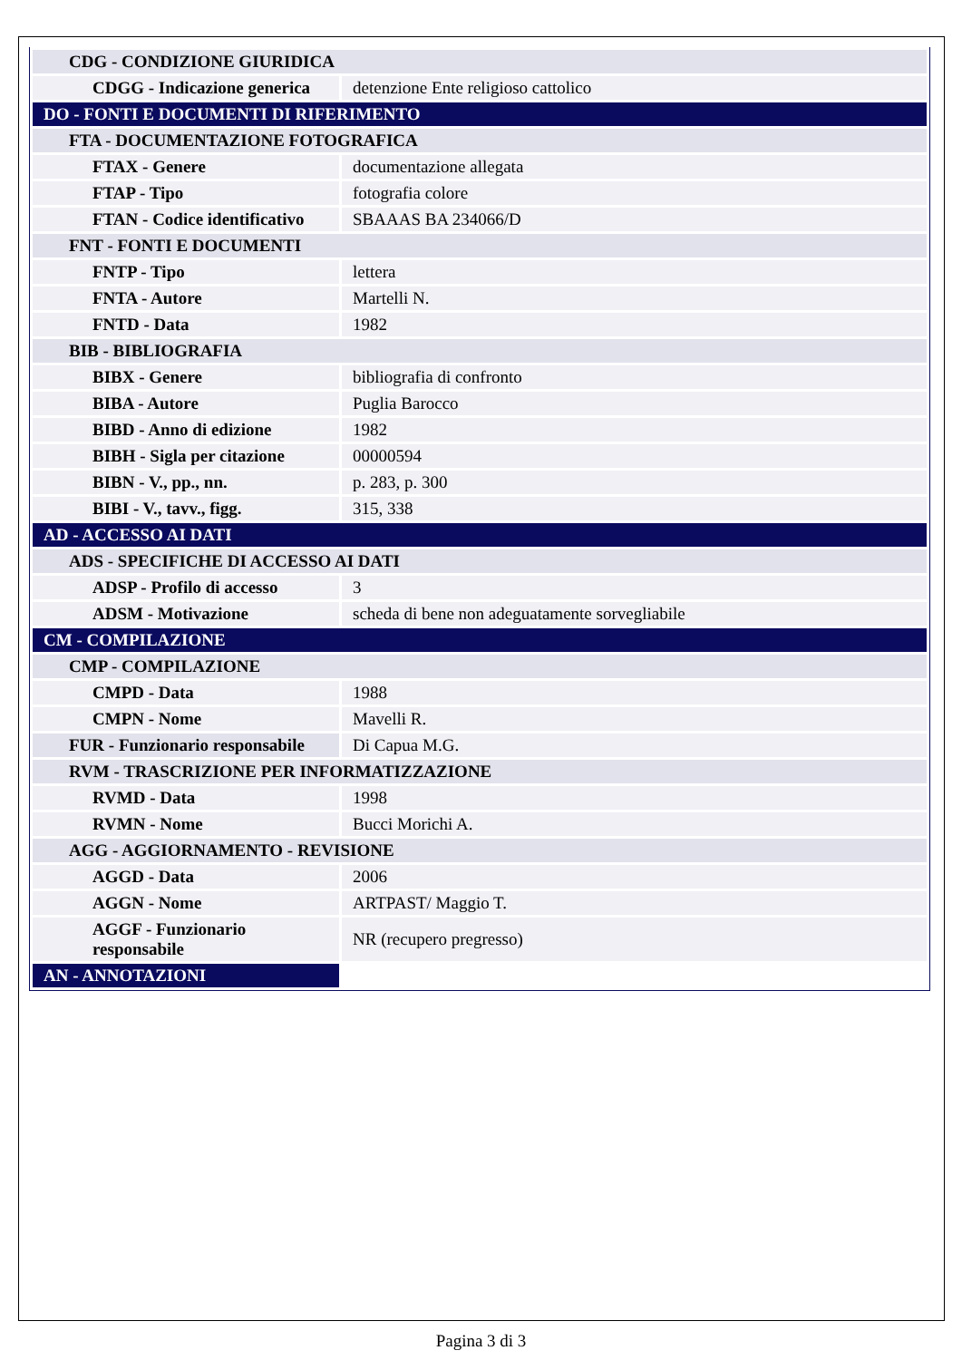| CDG - CONDIZIONE GIURIDICA | |
| CDGG - Indicazione generica | detenzione Ente religioso cattolico |
| DO - FONTI E DOCUMENTI DI RIFERIMENTO | |
| FTA - DOCUMENTAZIONE FOTOGRAFICA | |
| FTAX - Genere | documentazione allegata |
| FTAP - Tipo | fotografia colore |
| FTAN - Codice identificativo | SBAAAS BA 234066/D |
| FNT - FONTI E DOCUMENTI | |
| FNTP - Tipo | lettera |
| FNTA - Autore | Martelli N. |
| FNTD - Data | 1982 |
| BIB - BIBLIOGRAFIA | |
| BIBX - Genere | bibliografia di confronto |
| BIBA - Autore | Puglia Barocco |
| BIBD - Anno di edizione | 1982 |
| BIBH - Sigla per citazione | 00000594 |
| BIBN - V., pp., nn. | p. 283, p. 300 |
| BIBI - V., tavv., figg. | 315, 338 |
| AD - ACCESSO AI DATI | |
| ADS - SPECIFICHE DI ACCESSO AI DATI | |
| ADSP - Profilo di accesso | 3 |
| ADSM - Motivazione | scheda di bene non adeguatamente sorvegliabile |
| CM - COMPILAZIONE | |
| CMP - COMPILAZIONE | |
| CMPD - Data | 1988 |
| CMPN - Nome | Mavelli R. |
| FUR - Funzionario responsabile | Di Capua M.G. |
| RVM - TRASCRIZIONE PER INFORMATIZZAZIONE | |
| RVMD - Data | 1998 |
| RVMN - Nome | Bucci Morichi A. |
| AGG - AGGIORNAMENTO - REVISIONE | |
| AGGD - Data | 2006 |
| AGGN - Nome | ARTPAST/ Maggio T. |
| AGGF - Funzionario responsabile | NR (recupero pregresso) |
| AN - ANNOTAZIONI | |
Pagina 3 di 3